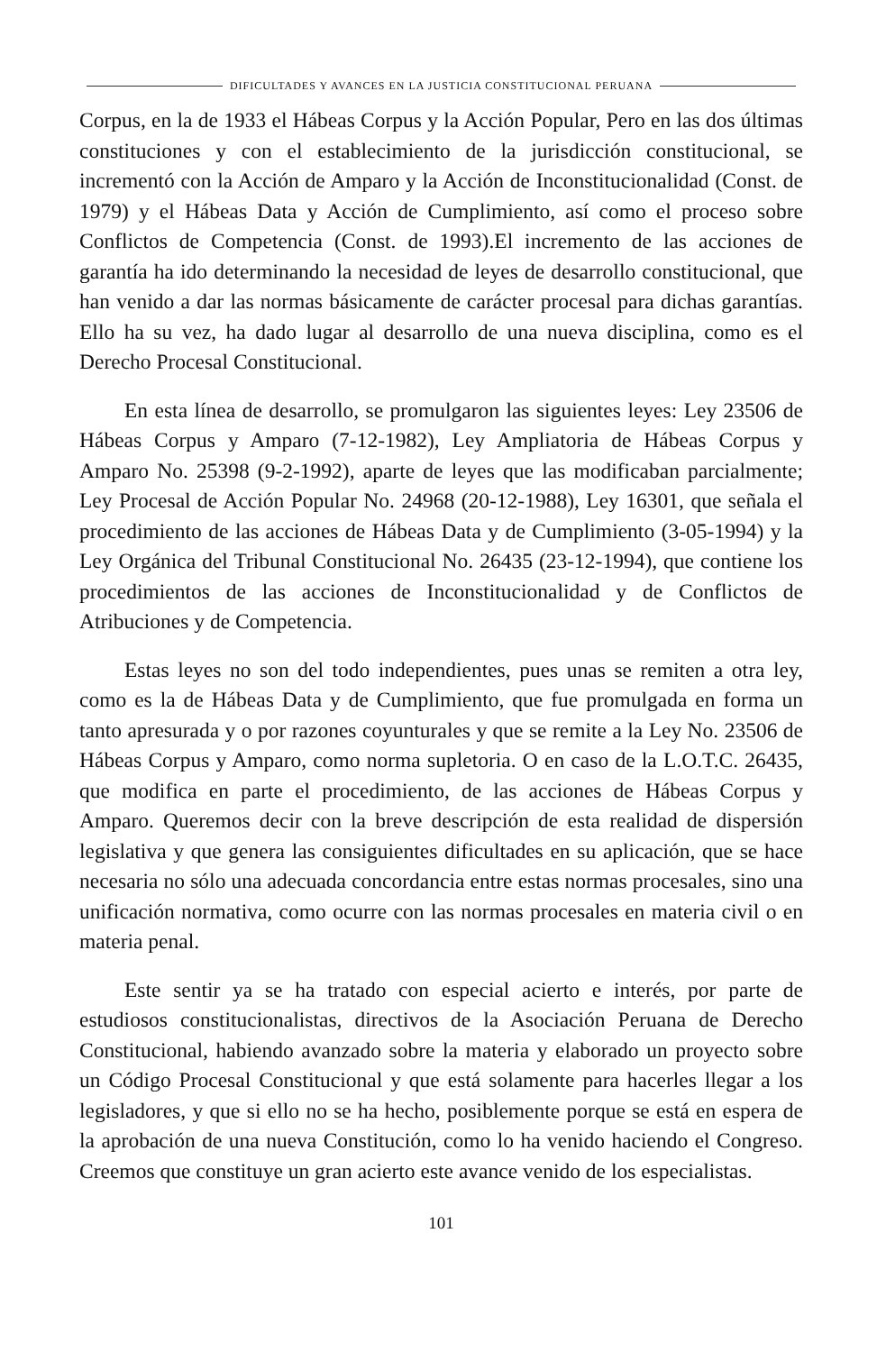DIFICULTADES Y AVANCES EN LA JUSTICIA CONSTITUCIONAL PERUANA
Corpus, en la de 1933 el Hábeas Corpus y la Acción Popular, Pero en las dos últimas constituciones y con el establecimiento de la jurisdicción constitucional, se incrementó con la Acción de Amparo y la Acción de Inconstitucionalidad (Const. de 1979) y el Hábeas Data y Acción de Cumplimiento, así como el proceso sobre Conflictos de Competencia (Const. de 1993).El incremento de las acciones de garantía ha ido determinando la necesidad de leyes de desarrollo constitucional, que han venido a dar las normas básicamente de carácter procesal para dichas garantías. Ello ha su vez, ha dado lugar al desarrollo de una nueva disciplina, como es el Derecho Procesal Constitucional.
En esta línea de desarrollo, se promulgaron las siguientes leyes: Ley 23506 de Hábeas Corpus y Amparo (7-12-1982), Ley Ampliatoria de Hábeas Corpus y Amparo No. 25398 (9-2-1992), aparte de leyes que las modificaban parcialmente; Ley Procesal de Acción Popular No. 24968 (20-12-1988), Ley 16301, que señala el procedimiento de las acciones de Hábeas Data y de Cumplimiento (3-05-1994) y la Ley Orgánica del Tribunal Constitucional No. 26435 (23-12-1994), que contiene los procedimientos de las acciones de Inconstitucionalidad y de Conflictos de Atribuciones y de Competencia.
Estas leyes no son del todo independientes, pues unas se remiten a otra ley, como es la de Hábeas Data y de Cumplimiento, que fue promulgada en forma un tanto apresurada y o por razones coyunturales y que se remite a la Ley No. 23506 de Hábeas Corpus y Amparo, como norma supletoria. O en caso de la L.O.T.C. 26435, que modifica en parte el procedimiento, de las acciones de Hábeas Corpus y Amparo. Queremos decir con la breve descripción de esta realidad de dispersión legislativa y que genera las consiguientes dificultades en su aplicación, que se hace necesaria no sólo una adecuada concordancia entre estas normas procesales, sino una unificación normativa, como ocurre con las normas procesales en materia civil o en materia penal.
Este sentir ya se ha tratado con especial acierto e interés, por parte de estudiosos constitucionalistas, directivos de la Asociación Peruana de Derecho Constitucional, habiendo avanzado sobre la materia y elaborado un proyecto sobre un Código Procesal Constitucional y que está solamente para hacerles llegar a los legisladores, y que si ello no se ha hecho, posiblemente porque se está en espera de la aprobación de una nueva Constitución, como lo ha venido haciendo el Congreso. Creemos que constituye un gran acierto este avance venido de los especialistas.
101